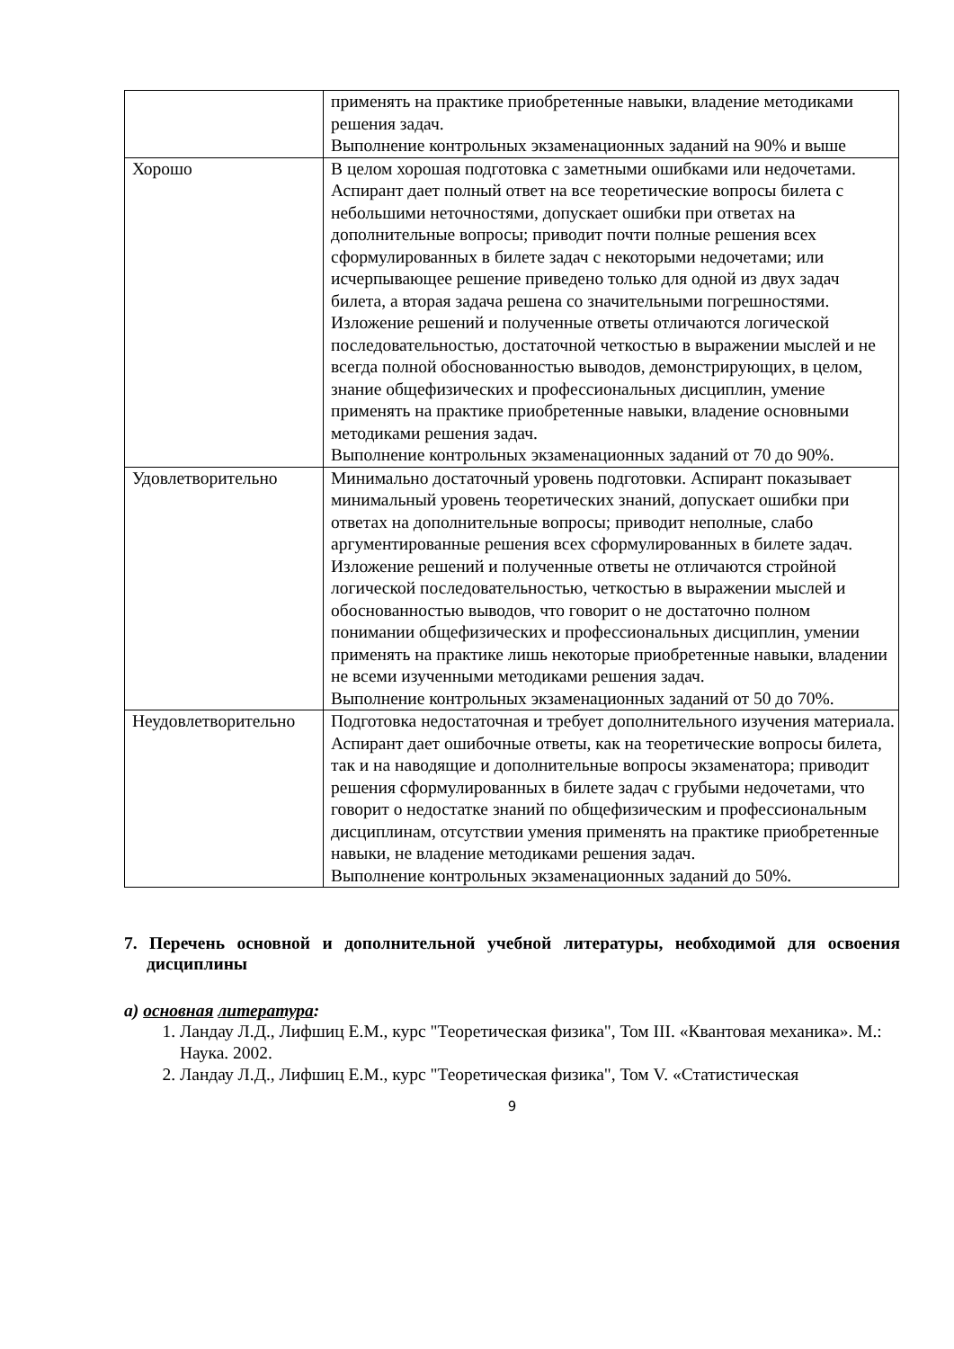| | применять на практике приобретенные навыки, владение методиками решения задач. Выполнение контрольных экзаменационных заданий на 90% и выше |
| Хорошо | В целом хорошая подготовка с заметными ошибками или недочетами. Аспирант дает полный ответ на все теоретические вопросы билета с небольшими неточностями, допускает ошибки при ответах на дополнительные вопросы; приводит почти полные решения всех сформулированных в билете задач с некоторыми недочетами; или исчерпывающее решение приведено только для одной из двух задач билета, а вторая задача решена со значительными погрешностями. Изложение решений и полученные ответы отличаются логической последовательностью, достаточной четкостью в выражении мыслей и не всегда полной обоснованностью выводов, демонстрирующих, в целом, знание общефизических и профессиональных дисциплин, умение применять на практике приобретенные навыки, владение основными методиками решения задач. Выполнение контрольных экзаменационных заданий от 70 до 90%. |
| Удовлетворительно | Минимально достаточный уровень подготовки. Аспирант показывает минимальный уровень теоретических знаний, допускает ошибки при ответах на дополнительные вопросы; приводит неполные, слабо аргументированные решения всех сформулированных в билете задач. Изложение решений и полученные ответы не отличаются стройной логической последовательностью, четкостью в выражении мыслей и обоснованностью выводов, что говорит о не достаточно полном понимании общефизических и профессиональных дисциплин, умении применять на практике лишь некоторые приобретенные навыки, владении не всеми изученными методиками решения задач. Выполнение контрольных экзаменационных заданий от 50 до 70%. |
| Неудовлетворительно | Подготовка недостаточная и требует дополнительного изучения материала. Аспирант дает ошибочные ответы, как на теоретические вопросы билета, так и на наводящие и дополнительные вопросы экзаменатора; приводит решения сформулированных в билете задач с грубыми недочетами, что говорит о недостатке знаний по общефизическим и профессиональным дисциплинам, отсутствии умения применять на практике приобретенные навыки, не владение методиками решения задач. Выполнение контрольных экзаменационных заданий до 50%. |
7. Перечень основной и дополнительной учебной литературы, необходимой для освоения дисциплины
а) основная литература:
1. Ландау Л.Д., Лифшиц Е.М., курс "Теоретическая физика", Том III. «Квантовая механика». М.: Наука. 2002.
2. Ландау Л.Д., Лифшиц Е.М., курс "Теоретическая физика", Том V. «Статистическая
9